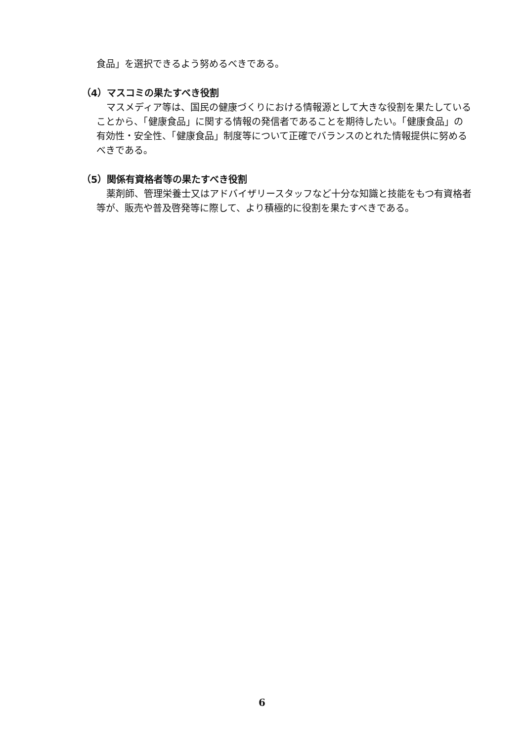食品」を選択できるよう努めるべきである。
（4）マスコミの果たすべき役割
マスメディア等は、国民の健康づくりにおける情報源として大きな役割を果たしていることから、「健康食品」に関する情報の発信者であることを期待したい。「健康食品」の有効性・安全性、「健康食品」制度等について正確でバランスのとれた情報提供に努めるべきである。
（5）関係有資格者等の果たすべき役割
薬剤師、管理栄養士又はアドバイザリースタッフなど十分な知識と技能をもつ有資格者等が、販売や普及啓発等に際して、より積極的に役割を果たすべきである。
6